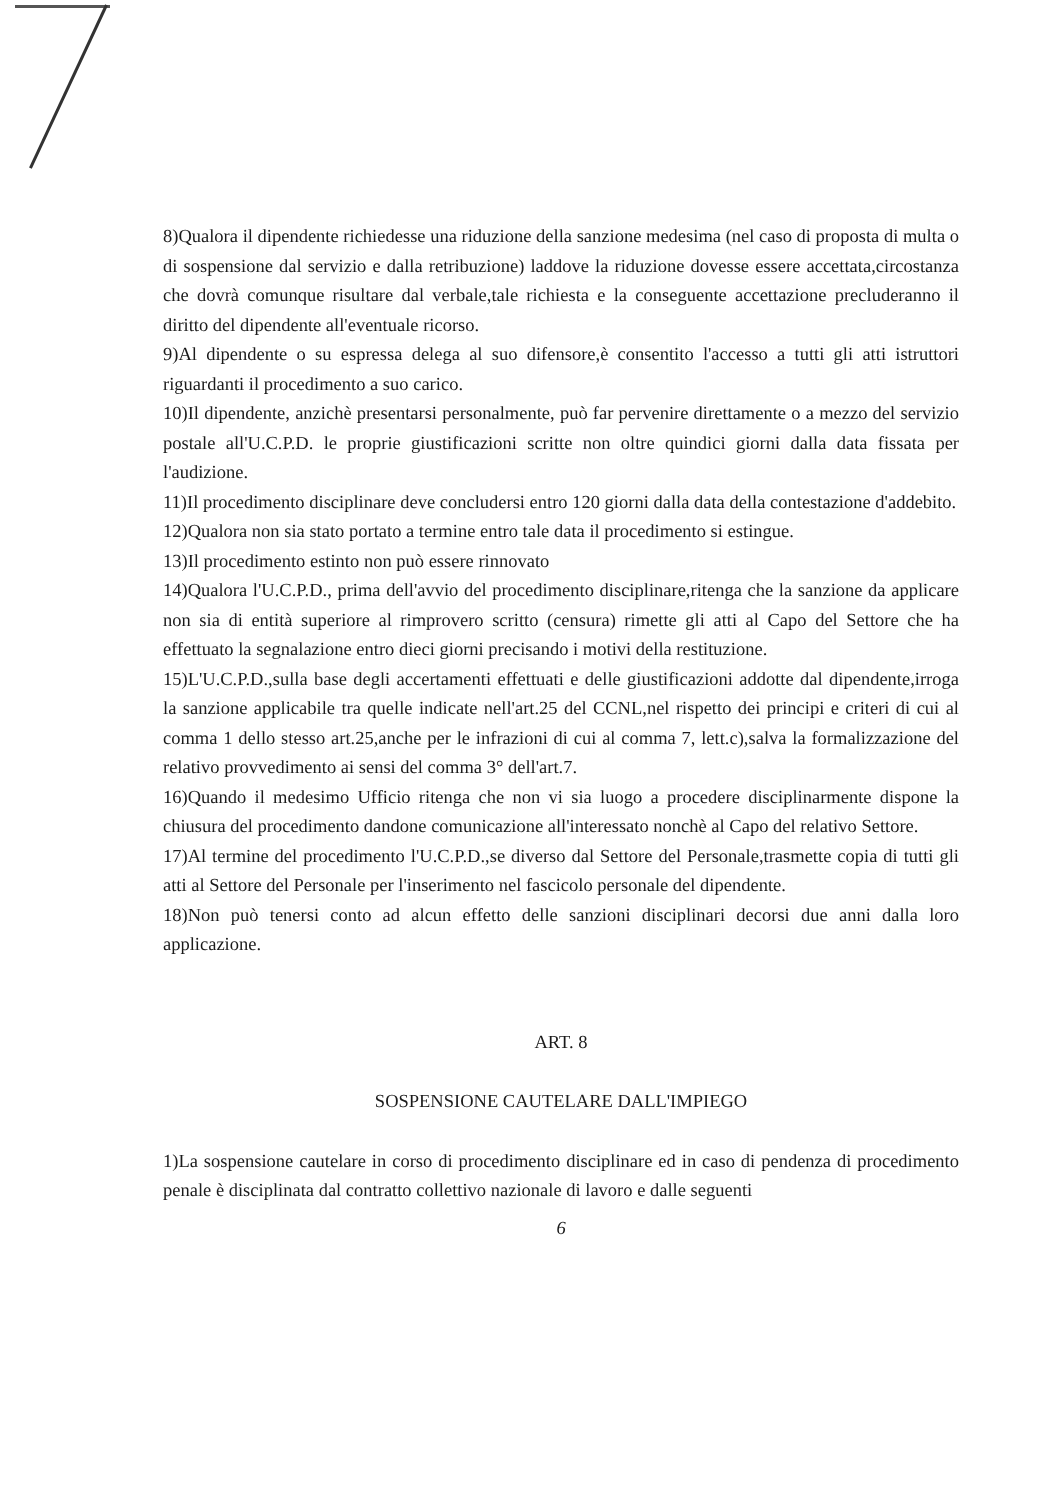8)Qualora il dipendente richiedesse una riduzione della sanzione medesima (nel caso di proposta di multa o di sospensione dal servizio e dalla retribuzione) laddove la riduzione dovesse essere accettata,circostanza che dovrà comunque risultare dal verbale,tale richiesta e la conseguente accettazione precluderanno il diritto del dipendente all'eventuale ricorso.
9)Al dipendente o su espressa delega al suo difensore,è consentito l'accesso a tutti gli atti istruttori riguardanti il procedimento a suo carico.
10)Il dipendente, anzichè presentarsi personalmente, può far pervenire direttamente o a mezzo del servizio postale all'U.C.P.D. le proprie giustificazioni scritte non oltre quindici giorni dalla data fissata per l'audizione.
11)Il procedimento disciplinare deve concludersi entro 120 giorni dalla data della contestazione d'addebito.
12)Qualora non sia stato portato a termine entro tale data il procedimento si estingue.
13)Il procedimento estinto non può essere rinnovato
14)Qualora l'U.C.P.D., prima dell'avvio del procedimento disciplinare,ritenga che la sanzione da applicare non sia di entità superiore al rimprovero scritto (censura) rimette gli atti al Capo del Settore che ha effettuato la segnalazione entro dieci giorni precisando i motivi della restituzione.
15)L'U.C.P.D.,sulla base degli accertamenti effettuati e delle giustificazioni addotte dal dipendente,irroga la sanzione applicabile tra quelle indicate nell'art.25 del CCNL,nel rispetto dei principi e criteri di cui al comma 1 dello stesso art.25,anche per le infrazioni di cui al comma 7, lett.c),salva la formalizzazione del relativo provvedimento ai sensi del comma 3° dell'art.7.
16)Quando il medesimo Ufficio ritenga che non vi sia luogo a procedere disciplinarmente dispone la chiusura del procedimento dandone comunicazione all'interessato nonchè al Capo del relativo Settore.
17)Al termine del procedimento l'U.C.P.D.,se diverso dal Settore del Personale,trasmette copia di tutti gli atti al Settore del Personale per l'inserimento nel fascicolo personale del dipendente.
18)Non può tenersi conto ad alcun effetto delle sanzioni disciplinari decorsi due anni dalla loro applicazione.
ART. 8
SOSPENSIONE CAUTELARE DALL'IMPIEGO
1)La sospensione cautelare in corso di procedimento disciplinare ed in caso di pendenza di procedimento penale è disciplinata dal contratto collettivo nazionale di lavoro e dalle seguenti
6